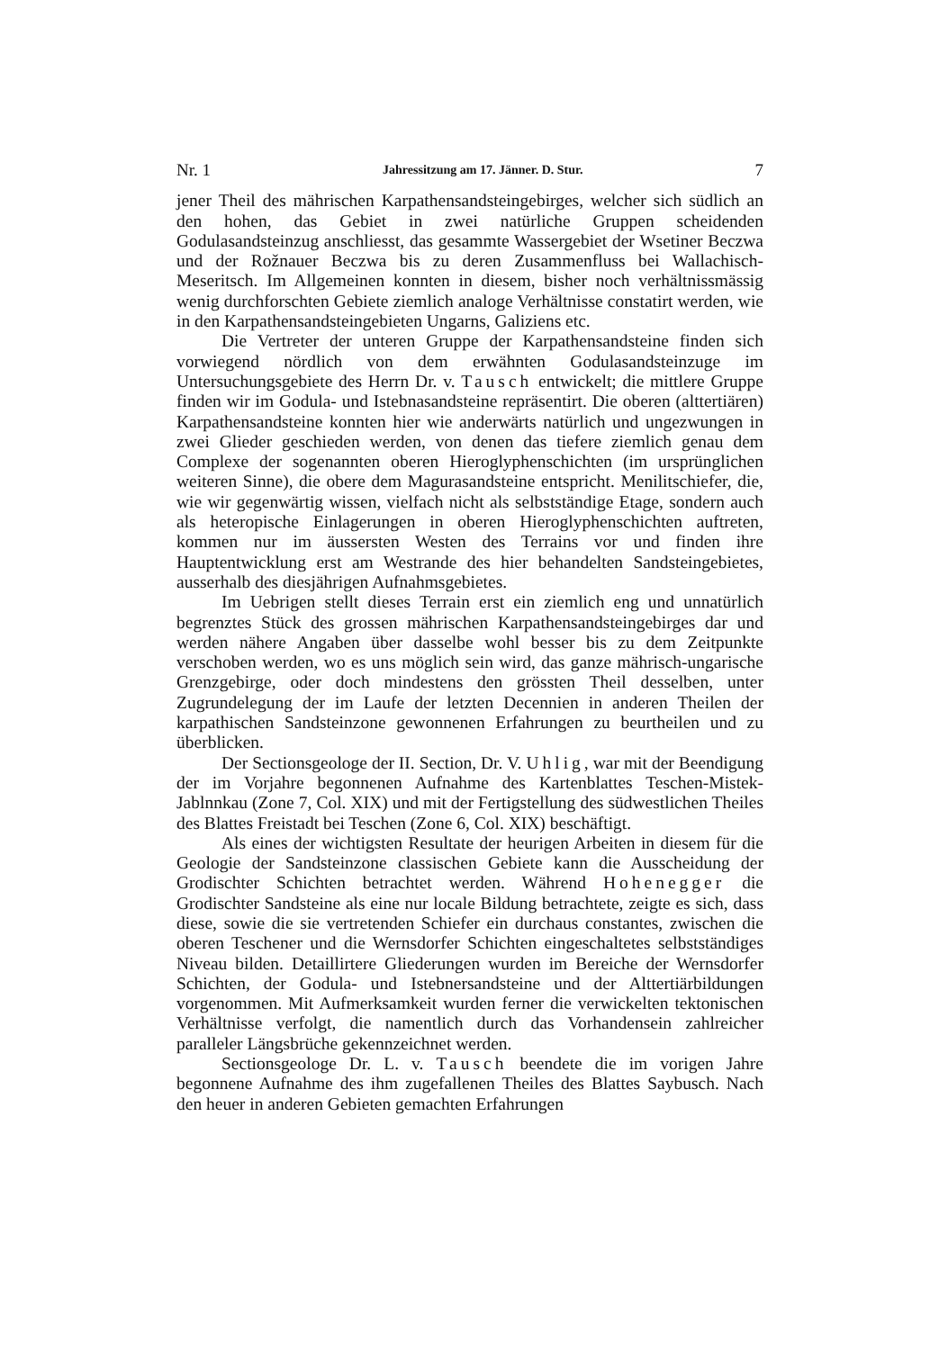Nr. 1 Jahressitzung am 17. Jänner. D. Stur. 7
jener Theil des mährischen Karpathensandsteingebirges, welcher sich südlich an den hohen, das Gebiet in zwei natürliche Gruppen scheidenden Godulasandsteinzug anschliesst, das gesammte Wassergebiet der Wsetiner Beczwa und der Rožnauer Beczwa bis zu deren Zusammenfluss bei Wallachisch-Meseritsch. Im Allgemeinen konnten in diesem, bisher noch verhältnissmässig wenig durchforschten Gebiete ziemlich analoge Verhältnisse constatirt werden, wie in den Karpathensandsteingebieten Ungarns, Galiziens etc.
Die Vertreter der unteren Gruppe der Karpathensandsteine finden sich vorwiegend nördlich von dem erwähnten Godulasandsteinzuge im Untersuchungsgebiete des Herrn Dr. v. Tausch entwickelt; die mittlere Gruppe finden wir im Godula- und Istebnasandsteine repräsentirt. Die oberen (alttertiären) Karpathensandsteine konnten hier wie anderwärts natürlich und ungezwungen in zwei Glieder geschieden werden, von denen das tiefere ziemlich genau dem Complexe der sogenannten oberen Hieroglyphenschichten (im ursprünglichen weiteren Sinne), die obere dem Magurasandsteine entspricht. Menilitschiefer, die, wie wir gegenwärtig wissen, vielfach nicht als selbstständige Etage, sondern auch als heteropische Einlagerungen in oberen Hieroglyphenschichten auftreten, kommen nur im äussersten Westen des Terrains vor und finden ihre Hauptentwicklung erst am Westrande des hier behandelten Sandsteingebietes, ausserhalb des diesjährigen Aufnahmsgebietes.
Im Uebrigen stellt dieses Terrain erst ein ziemlich eng und unnatürlich begrenztes Stück des grossen mährischen Karpathensandsteingebirges dar und werden nähere Angaben über dasselbe wohl besser bis zu dem Zeitpunkte verschoben werden, wo es uns möglich sein wird, das ganze mährisch-ungarische Grenzgebirge, oder doch mindestens den grössten Theil desselben, unter Zugrundelegung der im Laufe der letzten Decennien in anderen Theilen der karpathischen Sandsteinzone gewonnenen Erfahrungen zu beurtheilen und zu überblicken.
Der Sectionsgeologe der II. Section, Dr. V. Uhlig, war mit der Beendigung der im Vorjahre begonnenen Aufnahme des Kartenblattes Teschen-Mistek-Jablnnkau (Zone 7, Col. XIX) und mit der Fertigstellung des südwestlichen Theiles des Blattes Freistadt bei Teschen (Zone 6, Col. XIX) beschäftigt.
Als eines der wichtigsten Resultate der heurigen Arbeiten in diesem für die Geologie der Sandsteinzone classischen Gebiete kann die Ausscheidung der Grodischter Schichten betrachtet werden. Während Hohenegger die Grodischter Sandsteine als eine nur locale Bildung betrachtete, zeigte es sich, dass diese, sowie die sie vertretenden Schiefer ein durchaus constantes, zwischen die oberen Teschener und die Wernsdorfer Schichten eingeschaltetes selbstständiges Niveau bilden. Detaillirtere Gliederungen wurden im Bereiche der Wernsdorfer Schichten, der Godula- und Istebnersandsteine und der Alttertiärbildungen vorgenommen. Mit Aufmerksamkeit wurden ferner die verwickelten tektonischen Verhältnisse verfolgt, die namentlich durch das Vorhandensein zahlreicher paralleler Längsbrüche gekennzeichnet werden.
Sectionsgeologe Dr. L. v. Tausch beendete die im vorigen Jahre begonnene Aufnahme des ihm zugefallenen Theiles des Blattes Saybusch. Nach den heuer in anderen Gebieten gemachten Erfahrungen